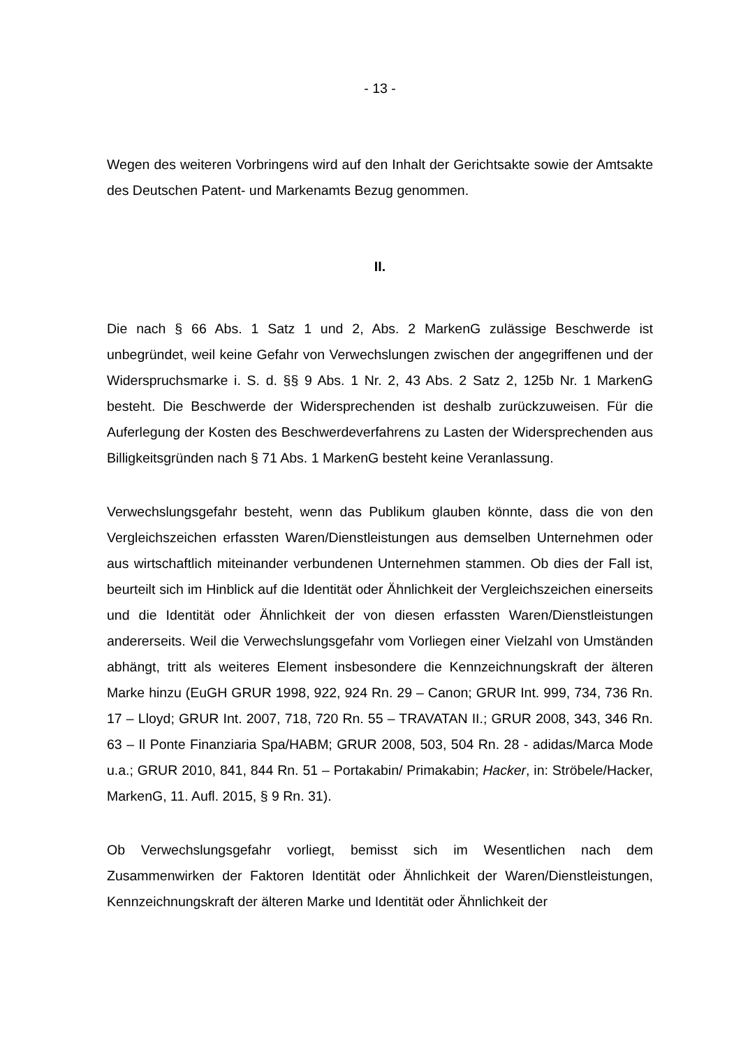- 13 -
Wegen des weiteren Vorbringens wird auf den Inhalt der Gerichtsakte sowie der Amtsakte des Deutschen Patent- und Markenamts Bezug genommen.
II.
Die nach § 66 Abs. 1 Satz 1 und 2, Abs. 2 MarkenG zulässige Beschwerde ist unbegründet, weil keine Gefahr von Verwechslungen zwischen der angegriffenen und der Widerspruchsmarke i. S. d. §§ 9 Abs. 1 Nr. 2, 43 Abs. 2 Satz 2, 125b Nr. 1 MarkenG besteht. Die Beschwerde der Widersprechenden ist deshalb zurückzuweisen. Für die Auferlegung der Kosten des Beschwerdeverfahrens zu Lasten der Widersprechenden aus Billigkeitsgründen nach § 71 Abs. 1 MarkenG besteht keine Veranlassung.
Verwechslungsgefahr besteht, wenn das Publikum glauben könnte, dass die von den Vergleichszeichen erfassten Waren/Dienstleistungen aus demselben Unternehmen oder aus wirtschaftlich miteinander verbundenen Unternehmen stammen. Ob dies der Fall ist, beurteilt sich im Hinblick auf die Identität oder Ähnlichkeit der Vergleichszeichen einerseits und die Identität oder Ähnlichkeit der von diesen erfassten Waren/Dienstleistungen andererseits. Weil die Verwechslungsgefahr vom Vorliegen einer Vielzahl von Umständen abhängt, tritt als weiteres Element insbesondere die Kennzeichnungskraft der älteren Marke hinzu (EuGH GRUR 1998, 922, 924 Rn. 29 – Canon; GRUR Int. 999, 734, 736 Rn. 17 – Lloyd; GRUR Int. 2007, 718, 720 Rn. 55 – TRAVATAN II.; GRUR 2008, 343, 346 Rn. 63 – Il Ponte Finanziaria Spa/HABM; GRUR 2008, 503, 504 Rn. 28 - adidas/Marca Mode u.a.; GRUR 2010, 841, 844 Rn. 51 – Portakabin/ Primakabin; Hacker, in: Ströbele/Hacker, MarkenG, 11. Aufl. 2015, § 9 Rn. 31).
Ob Verwechslungsgefahr vorliegt, bemisst sich im Wesentlichen nach dem Zusammenwirken der Faktoren Identität oder Ähnlichkeit der Waren/Dienstleistungen, Kennzeichnungskraft der älteren Marke und Identität oder Ähnlichkeit der